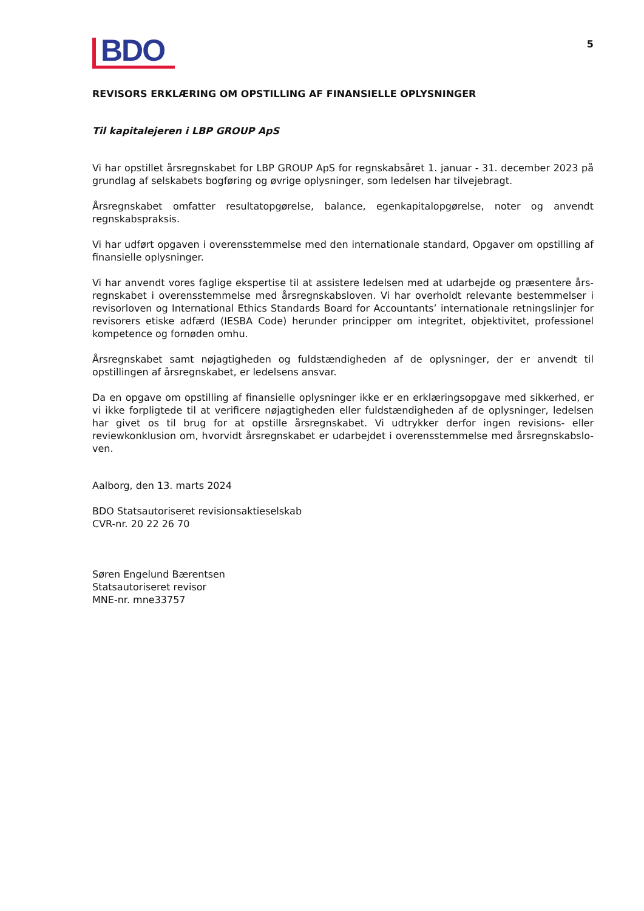BDO
5
REVISORS ERKLÆRING OM OPSTILLING AF FINANSIELLE OPLYSNINGER
Til kapitalejeren i LBP GROUP ApS
Vi har opstillet årsregnskabet for LBP GROUP ApS for regnskabsåret 1. januar - 31. december 2023 på grundlag af selskabets bogføring og øvrige oplysninger, som ledelsen har tilvejebragt.
Årsregnskabet omfatter resultatopgørelse, balance, egenkapitalopgørelse, noter og anvendt regnskabspraksis.
Vi har udført opgaven i overensstemmelse med den internationale standard, Opgaver om opstilling af finansielle oplysninger.
Vi har anvendt vores faglige ekspertise til at assistere ledelsen med at udarbejde og præsentere års-regnskabet i overensstemmelse med årsregnskabsloven. Vi har overholdt relevante bestemmelser i revisorloven og International Ethics Standards Board for Accountants’ internationale retningslinjer for revisorers etiske adfærd (IESBA Code) herunder principper om integritet, objektivitet, professionel kompetence og fornøden omhu.
Årsregnskabet samt nøjagtigheden og fuldstændigheden af de oplysninger, der er anvendt til opstillingen af årsregnskabet, er ledelsens ansvar.
Da en opgave om opstilling af finansielle oplysninger ikke er en erklæringsopgave med sikkerhed, er vi ikke forpligtede til at verificere nøjagtigheden eller fuldstændigheden af de oplysninger, ledelsen har givet os til brug for at opstille årsregnskabet. Vi udtrykker derfor ingen revisions- eller reviewkonklusion om, hvorvidt årsregnskabet er udarbejdet i overensstemmelse med årsregnskabslo-ven.
Aalborg, den 13. marts 2024
BDO Statsautoriseret revisionsaktieselskab
CVR-nr. 20 22 26 70
Søren Engelund Bærentsen
Statsautoriseret revisor
MNE-nr. mne33757